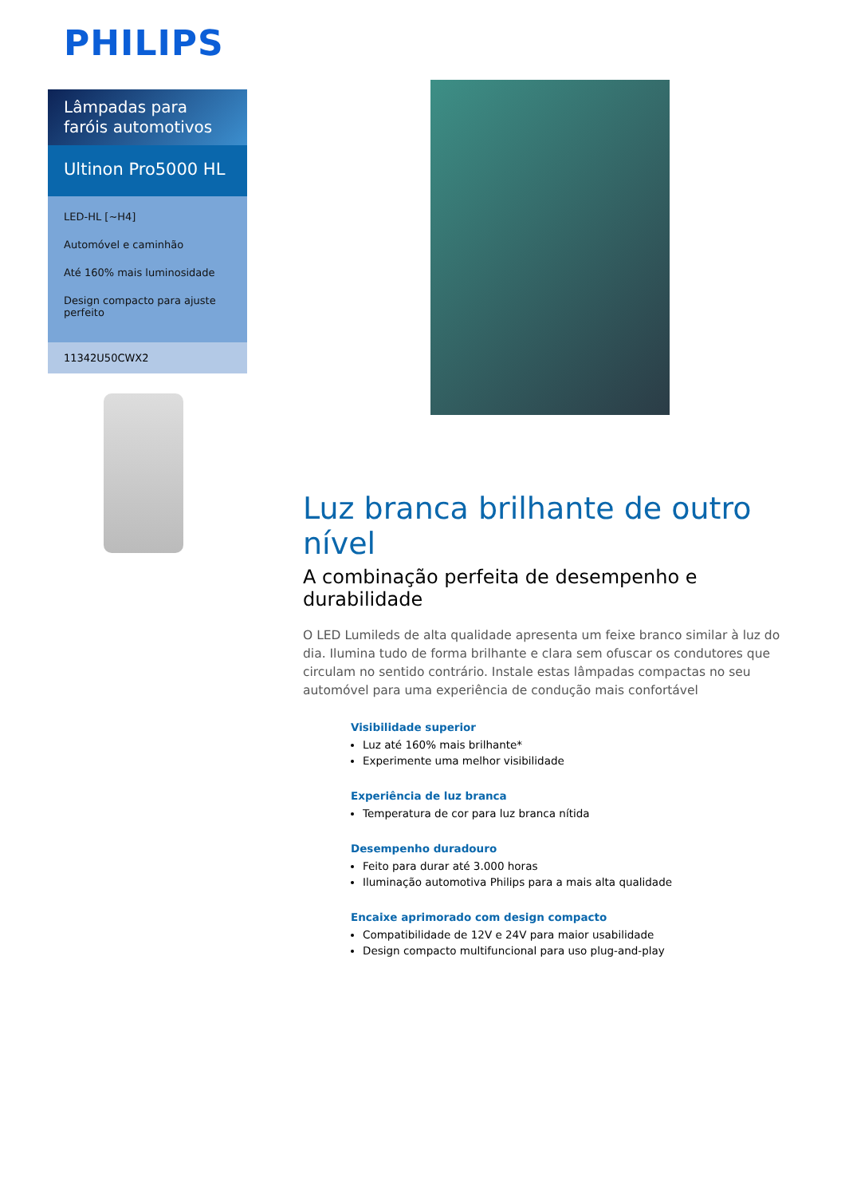PHILIPS
Lâmpadas para faróis automotivos
Ultinon Pro5000 HL
LED-HL [~H4]
Automóvel e caminhão
Até 160% mais luminosidade
Design compacto para ajuste perfeito
11342U50CWX2
Luz branca brilhante de outro nível
A combinação perfeita de desempenho e durabilidade
O LED Lumileds de alta qualidade apresenta um feixe branco similar à luz do dia. Ilumina tudo de forma brilhante e clara sem ofuscar os condutores que circulam no sentido contrário. Instale estas lâmpadas compactas no seu automóvel para uma experiência de condução mais confortável
Visibilidade superior
Luz até 160% mais brilhante*
Experimente uma melhor visibilidade
Experiência de luz branca
Temperatura de cor para luz branca nítida
Desempenho duradouro
Feito para durar até 3.000 horas
Iluminação automotiva Philips para a mais alta qualidade
Encaixe aprimorado com design compacto
Compatibilidade de 12V e 24V para maior usabilidade
Design compacto multifuncional para uso plug-and-play